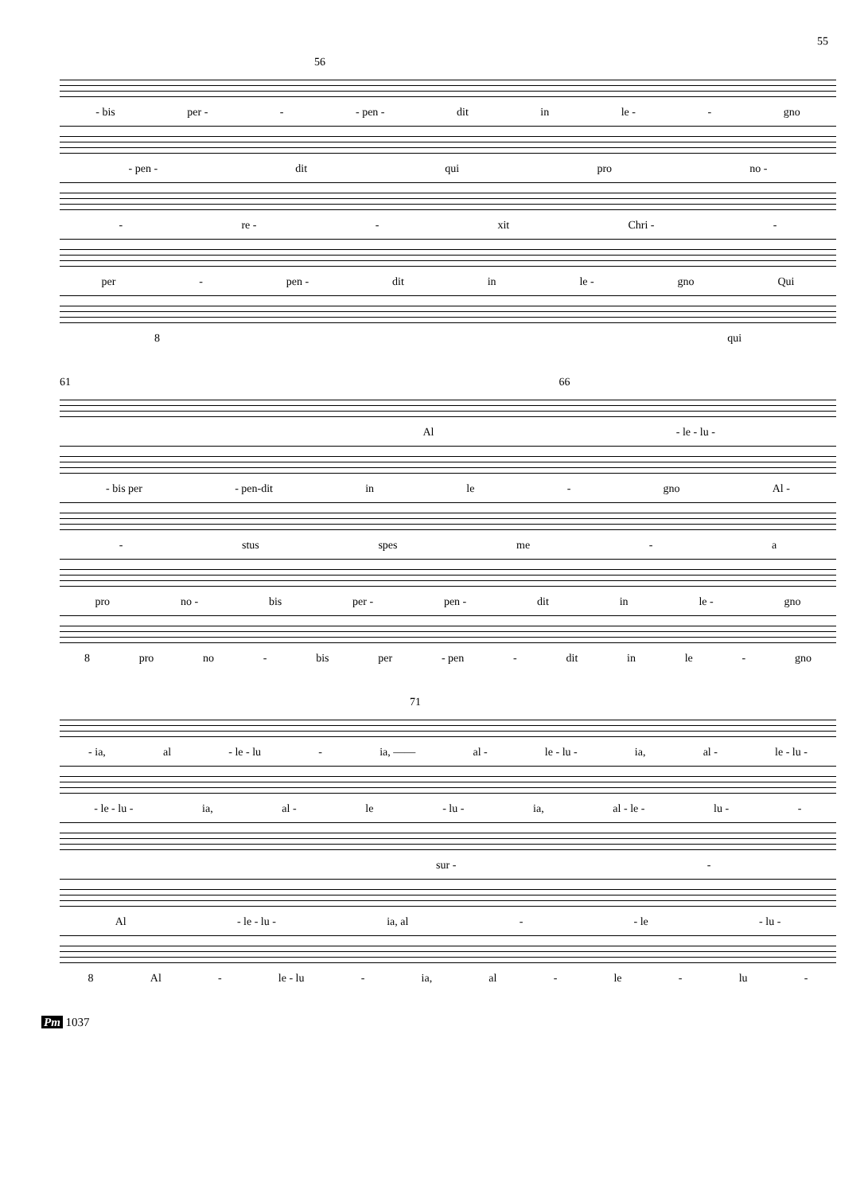55
56
- bis per - - - pen - dit in le - - gno
- pen - dit qui pro no -
- re - - xit Chri - -
per - pen - dit in le - gno Qui
8 qui
61 66
Al - le - lu -
- bis per - pen-dit in le - gno Al -
- stus spes me - a
pro no - bis per - pen - dit in le - gno
8 pro no - bis per - pen - dit in le - gno
71
- ia, al - le - lu - ia, —— al - le - lu - ia, al - le - lu -
- le - lu - ia, al - le - lu - ia, al - le - lu - -
sur - -
Al - le - lu - ia, al - - le - lu -
8 Al - le - lu - ia, al - le - lu -
Pm 1037